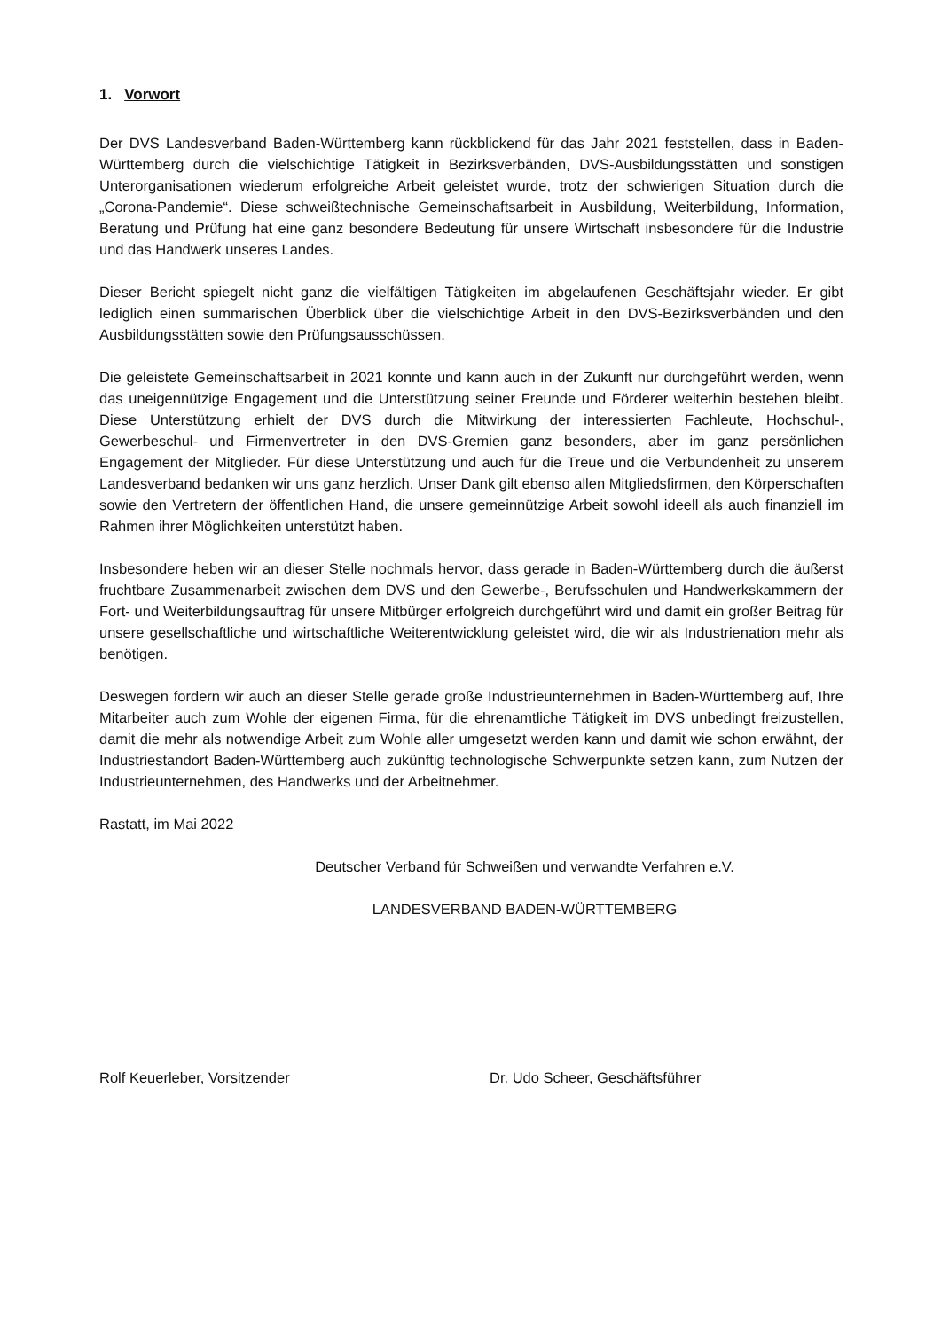1. Vorwort
Der DVS Landesverband Baden-Württemberg kann rückblickend für das Jahr 2021 feststellen, dass in Baden-Württemberg durch die vielschichtige Tätigkeit in Bezirksverbänden, DVS-Ausbildungsstätten und sonstigen Unterorganisationen wiederum erfolgreiche Arbeit geleistet wurde, trotz der schwierigen Situation durch die „Corona-Pandemie“. Diese schweißtechnische Gemeinschaftsarbeit in Ausbildung, Weiterbildung, Information, Beratung und Prüfung hat eine ganz besondere Bedeutung für unsere Wirtschaft insbesondere für die Industrie und das Handwerk unseres Landes.
Dieser Bericht spiegelt nicht ganz die vielfältigen Tätigkeiten im abgelaufenen Geschäftsjahr wieder. Er gibt lediglich einen summarischen Überblick über die vielschichtige Arbeit in den DVS-Bezirksverbänden und den Ausbildungsstätten sowie den Prüfungsausschüssen.
Die geleistete Gemeinschaftsarbeit in 2021 konnte und kann auch in der Zukunft nur durchgeführt werden, wenn das uneigennützige Engagement und die Unterstützung seiner Freunde und Förderer weiterhin bestehen bleibt. Diese Unterstützung erhielt der DVS durch die Mitwirkung der interessierten Fachleute, Hochschul-, Gewerbeschul- und Firmenvertreter in den DVS-Gremien ganz besonders, aber im ganz persönlichen Engagement der Mitglieder. Für diese Unterstützung und auch für die Treue und die Verbundenheit zu unserem Landesverband bedanken wir uns ganz herzlich. Unser Dank gilt ebenso allen Mitgliedsfirmen, den Körperschaften sowie den Vertretern der öffentlichen Hand, die unsere gemeinnützige Arbeit sowohl ideell als auch finanziell im Rahmen ihrer Möglichkeiten unterstützt haben.
Insbesondere heben wir an dieser Stelle nochmals hervor, dass gerade in Baden-Württemberg durch die äußerst fruchtbare Zusammenarbeit zwischen dem DVS und den Gewerbe-, Berufsschulen und Handwerkskammern der Fort- und Weiterbildungsauftrag für unsere Mitbürger erfolgreich durchgeführt wird und damit ein großer Beitrag für unsere gesellschaftliche und wirtschaftliche Weiterentwicklung geleistet wird, die wir als Industrienation mehr als benötigen.
Deswegen fordern wir auch an dieser Stelle gerade große Industrieunternehmen in Baden-Württemberg auf, Ihre Mitarbeiter auch zum Wohle der eigenen Firma, für die ehrenamtliche Tätigkeit im DVS unbedingt freizustellen, damit die mehr als notwendige Arbeit zum Wohle aller umgesetzt werden kann und damit wie schon erwähnt, der Industriestandort Baden-Württemberg auch zukünftig technologische Schwerpunkte setzen kann, zum Nutzen der Industrieunternehmen, des Handwerks und der Arbeitnehmer.
Rastatt, im Mai 2022
Deutscher Verband für Schweißen und verwandte Verfahren e.V.
LANDESVERBAND BADEN-WÜRTTEMBERG
Rolf Keuerleber, Vorsitzender Dr. Udo Scheer, Geschäftsführer